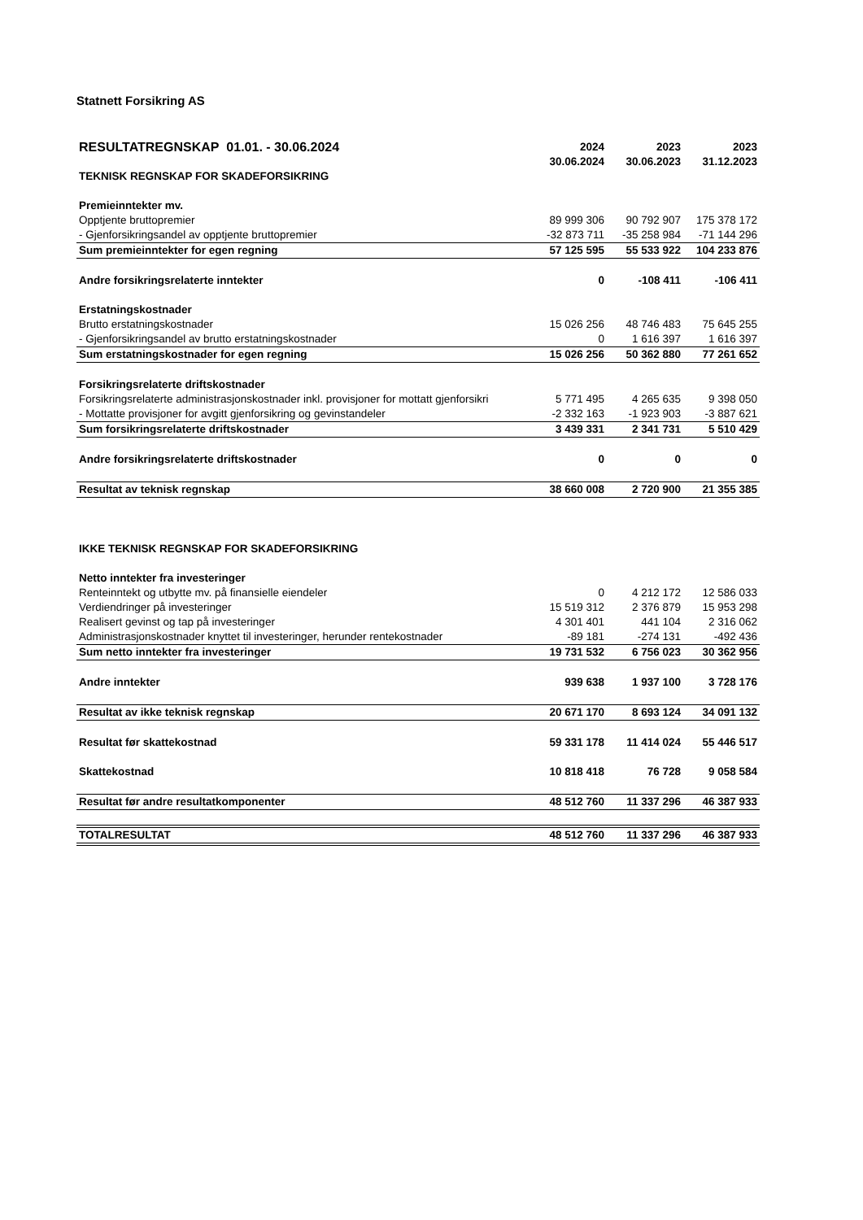Statnett Forsikring AS
| RESULTATREGNSKAP 01.01. - 30.06.2024 | 2024 | 2023 | 2023 |
| --- | --- | --- | --- |
| | 30.06.2024 | 30.06.2023 | 31.12.2023 |
| TEKNISK REGNSKAP FOR SKADEFORSIKRING | | | |
| Premieinntekter mv. | | | |
| Opptjente bruttopremier | 89 999 306 | 90 792 907 | 175 378 172 |
| - Gjenforsikringsandel av opptjente bruttopremier | -32 873 711 | -35 258 984 | -71 144 296 |
| Sum premieinntekter for egen regning | 57 125 595 | 55 533 922 | 104 233 876 |
| Andre forsikringsrelaterte inntekter | 0 | -108 411 | -106 411 |
| Erstatningskostnader | | | |
| Brutto erstatningskostnader | 15 026 256 | 48 746 483 | 75 645 255 |
| - Gjenforsikringsandel av brutto erstatningskostnader | 0 | 1 616 397 | 1 616 397 |
| Sum erstatningskostnader for egen regning | 15 026 256 | 50 362 880 | 77 261 652 |
| Forsikringsrelaterte driftskostnader | | | |
| Forsikringsrelaterte administrasjonskostnader inkl. provisjoner for mottatt gjenforsikri | 5 771 495 | 4 265 635 | 9 398 050 |
| - Mottatte provisjoner for avgitt gjenforsikring og gevinstandeler | -2 332 163 | -1 923 903 | -3 887 621 |
| Sum forsikringsrelaterte driftskostnader | 3 439 331 | 2 341 731 | 5 510 429 |
| Andre forsikringsrelaterte driftskostnader | 0 | 0 | 0 |
| Resultat av teknisk regnskap | 38 660 008 | 2 720 900 | 21 355 385 |
| IKKE TEKNISK REGNSKAP FOR SKADEFORSIKRING | | | |
| Netto inntekter fra investeringer | | | |
| Renteinntekt og utbytte mv. på finansielle eiendeler | 0 | 4 212 172 | 12 586 033 |
| Verdiendringer på investeringer | 15 519 312 | 2 376 879 | 15 953 298 |
| Realisert gevinst og tap på investeringer | 4 301 401 | 441 104 | 2 316 062 |
| Administrasjonskostnader knyttet til investeringer, herunder rentekostnader | -89 181 | -274 131 | -492 436 |
| Sum netto inntekter fra investeringer | 19 731 532 | 6 756 023 | 30 362 956 |
| Andre inntekter | 939 638 | 1 937 100 | 3 728 176 |
| Resultat av ikke teknisk regnskap | 20 671 170 | 8 693 124 | 34 091 132 |
| Resultat før skattekostnad | 59 331 178 | 11 414 024 | 55 446 517 |
| Skattekostnad | 10 818 418 | 76 728 | 9 058 584 |
| Resultat før andre resultatkomponenter | 48 512 760 | 11 337 296 | 46 387 933 |
| TOTALRESULTAT | 48 512 760 | 11 337 296 | 46 387 933 |